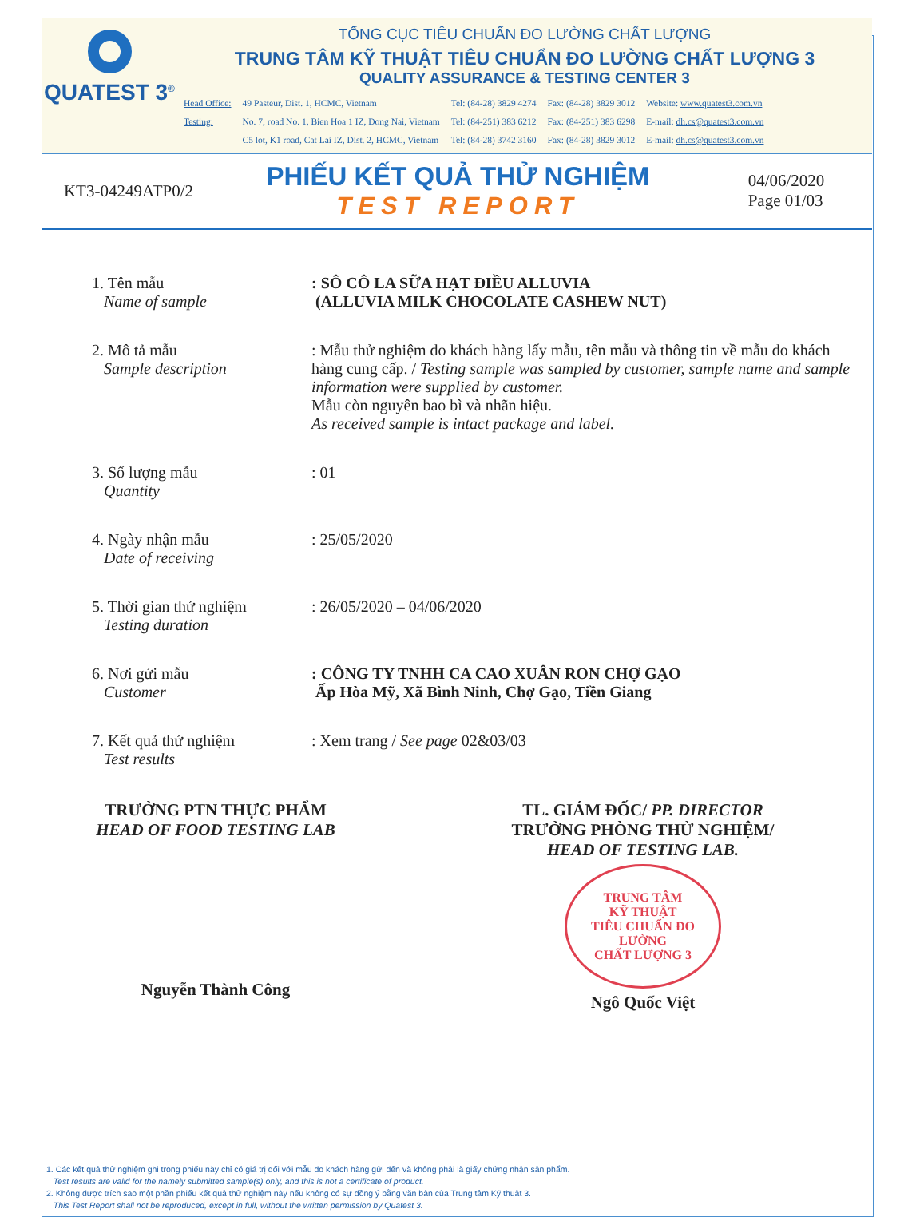QUATEST 3<sup>®</sup>
TỔNG CỤC TIÊU CHUẨN ĐO LƯỜNG CHẤT LƯỢNG
TRUNG TÂM KỸ THUẬT TIÊU CHUẨN ĐO LƯỜNG CHẤT LƯỢNG 3
QUALITY ASSURANCE & TESTING CENTER 3
| Head Office: | 49 Pasteur, Dist. 1, HCMC, Vietnam | Tel: (84-28) 3829 4274 | Fax: (84-28) 3829 3012 | Website: www.quatest3.com.vn |
| Testing: | No. 7, road No. 1, Bien Hoa 1 IZ, Dong Nai, Vietnam | Tel: (84-251) 383 6212 | Fax: (84-251) 383 6298 | E-mail: dh.cs@quatest3.com.vn |
| | C5 lot, K1 road, Cat Lai IZ, Dist. 2, HCMC, Vietnam | Tel: (84-28) 3742 3160 | Fax: (84-28) 3829 3012 | E-mail: dh.cs@quatest3.com.vn |
KT3-04249ATP0/2
PHIẾU KẾT QUẢ THỬ NGHIỆM
TEST REPORT
04/06/2020
Page 01/03
1. Tên mẫu
Name of sample
: SÔ CÔ LA SỮA HẠT ĐIỀU ALLUVIA
(ALLUVIA MILK CHOCOLATE CASHEW NUT)
2. Mô tả mẫu
Sample description
: Mẫu thử nghiệm do khách hàng lấy mẫu, tên mẫu và thông tin về mẫu do khách hàng cung cấp. / Testing sample was sampled by customer, sample name and sample information were supplied by customer.
Mẫu còn nguyên bao bì và nhãn hiệu.
As received sample is intact package and label.
3. Số lượng mẫu
Quantity
: 01
4. Ngày nhận mẫu
Date of receiving
: 25/05/2020
5. Thời gian thử nghiệm
Testing duration
: 26/05/2020 – 04/06/2020
6. Nơi gửi mẫu
Customer
: CÔNG TY TNHH CA CAO XUÂN RON CHỢ GẠO
Ấp Hòa Mỹ, Xã Bình Ninh, Chợ Gạo, Tiền Giang
7. Kết quả thử nghiệm
Test results
: Xem trang / See page 02&03/03
TRƯỞNG PTN THỰC PHẨM
HEAD OF FOOD TESTING LAB
Nguyễn Thành Công
TL. GIÁM ĐỐC/ PP. DIRECTOR
TRƯỞNG PHÒNG THỬ NGHIỆM/
HEAD OF TESTING LAB.
TRUNG TÂM
KỸ THUẬT
TIÊU CHUẨN ĐO LƯỜNG
CHẤT LƯỢNG 3
Ngô Quốc Việt
1. Các kết quả thử nghiệm ghi trong phiếu này chỉ có giá trị đối với mẫu do khách hàng gửi đến và không phải là giấy chứng nhận sản phẩm.
Test results are valid for the namely submitted sample(s) only, and this is not a certificate of product.
2. Không được trích sao một phần phiếu kết quả thử nghiệm này nếu không có sự đồng ý bằng văn bản của Trung tâm Kỹ thuật 3.
This Test Report shall not be reproduced, except in full, without the written permission by Quatest 3.